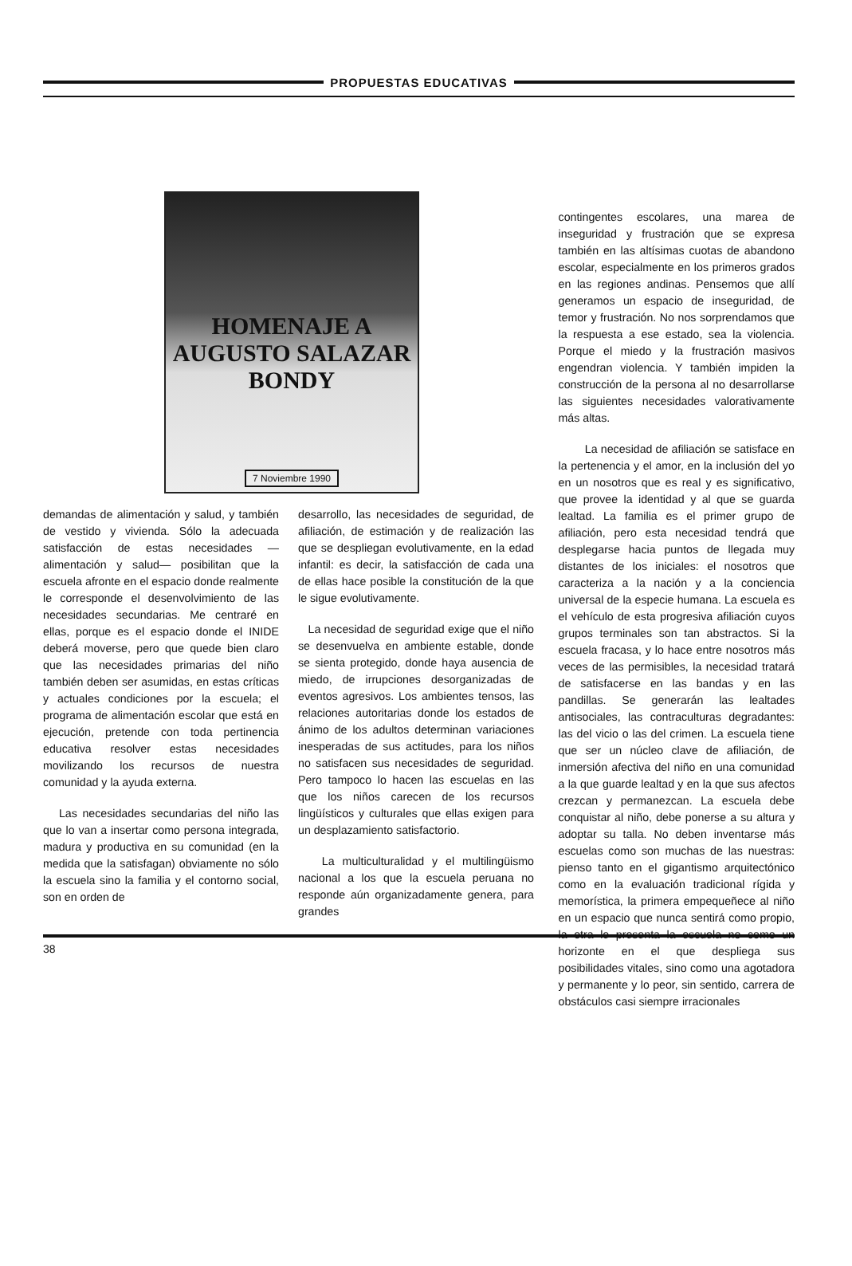PROPUESTAS EDUCATIVAS
HOMENAJE A AUGUSTO SALAZAR BONDY
7 Noviembre 1990
demandas de alimentación y salud, y también de vestido y vivienda. Sólo la adecuada satisfacción de estas necesidades —alimentación y salud— posibilitan que la escuela afronte en el espacio donde realmente le corresponde el desenvolvimiento de las necesidades secundarias. Me centraré en ellas, porque es el espacio donde el INIDE deberá moverse, pero que quede bien claro que las necesidades primarias del niño también deben ser asumidas, en estas críticas y actuales condiciones por la escuela; el programa de alimentación escolar que está en ejecución, pretende con toda pertinencia educativa resolver estas necesidades movilizando los recursos de nuestra comunidad y la ayuda externa.
Las necesidades secundarias del niño las que lo van a insertar como persona integrada, madura y productiva en su comunidad (en la medida que la satisfagan) obviamente no sólo la escuela sino la familia y el contorno social, son en orden de
desarrollo, las necesidades de seguridad, de afiliación, de estimación y de realización las que se despliegan evolutivamente, en la edad infantil: es decir, la satisfacción de cada una de ellas hace posible la constitución de la que le sigue evolutivamente.
La necesidad de seguridad exige que el niño se desenvuelva en ambiente estable, donde se sienta protegido, donde haya ausencia de miedo, de irrupciones desorganizadas de eventos agresivos. Los ambientes tensos, las relaciones autoritarias donde los estados de ánimo de los adultos determinan variaciones inesperadas de sus actitudes, para los niños no satisfacen sus necesidades de seguridad. Pero tampoco lo hacen las escuelas en las que los niños carecen de los recursos lingüísticos y culturales que ellas exigen para un desplazamiento satisfactorio.
La multiculturalidad y el multilingüismo nacional a los que la escuela peruana no responde aún organizadamente genera, para grandes
contingentes escolares, una marea de inseguridad y frustración que se expresa también en las altísimas cuotas de abandono escolar, especialmente en los primeros grados en las regiones andinas. Pensemos que allí generamos un espacio de inseguridad, de temor y frustración. No nos sorprendamos que la respuesta a ese estado, sea la violencia. Porque el miedo y la frustración masivos engendran violencia. Y también impiden la construcción de la persona al no desarrollarse las siguientes necesidades valorativamente más altas.
La necesidad de afiliación se satisface en la pertenencia y el amor, en la inclusión del yo en un nosotros que es real y es significativo, que provee la identidad y al que se guarda lealtad. La familia es el primer grupo de afiliación, pero esta necesidad tendrá que desplegarse hacia puntos de llegada muy distantes de los iniciales: el nosotros que caracteriza a la nación y a la conciencia universal de la especie humana. La escuela es el vehículo de esta progresiva afiliación cuyos grupos terminales son tan abstractos. Si la escuela fracasa, y lo hace entre nosotros más veces de las permisibles, la necesidad tratará de satisfacerse en las bandas y en las pandillas. Se generarán las lealtades antisociales, las contraculturas degradantes: las del vicio o las del crimen. La escuela tiene que ser un núcleo clave de afiliación, de inmersión afectiva del niño en una comunidad a la que guarde lealtad y en la que sus afectos crezcan y permanezcan. La escuela debe conquistar al niño, debe ponerse a su altura y adoptar su talla. No deben inventarse más escuelas como son muchas de las nuestras: pienso tanto en el gigantismo arquitectónico como en la evaluación tradicional rígida y memorística, la primera empequeñece al niño en un espacio que nunca sentirá como propio, la otra le presenta la escuela no como un horizonte en el que despliega sus posibilidades vitales, sino como una agotadora y permanente y lo peor, sin sentido, carrera de obstáculos casi siempre irracionales
38